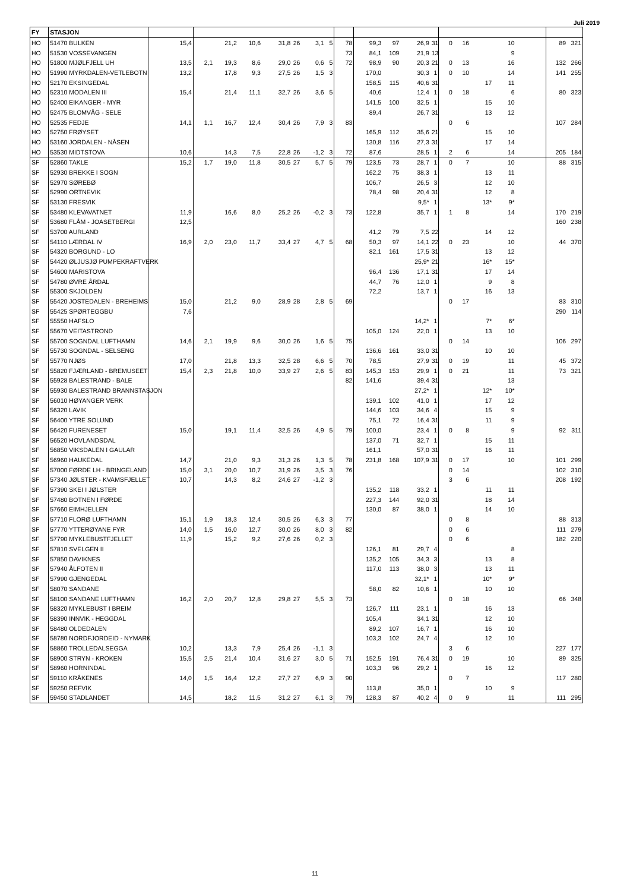Juli 2019
| FY | STASJON | | | | | | | | | | | | | | | | | | | | |
| HO | 51470 BULKEN | 15,4 | | 21,2 | 10,6 | 31,8 | 26 | 3,1 | 5 | 78 | 99,3 | 97 | 26,9 | 31 | 0 | 16 | | 10 | | 89 | 321 |
| HO | 51530 VOSSEVANGEN | | | | | | | | | 73 | 84,1 | 109 | 21,9 | 13 | | | | 9 | | | |
| HO | 51800 MJØLFJELL UH | 13,5 | 2,1 | 19,3 | 8,6 | 29,0 | 26 | 0,6 | 5 | 72 | 98,9 | 90 | 20,3 | 21 | 0 | 13 | | 16 | | 132 | 266 |
| HO | 51990 MYRKDALEN-VETLEBOTN | 13,2 | | 17,8 | 9,3 | 27,5 | 26 | 1,5 | 3 | | 170,0 | | 30,3 | 1 | 0 | 10 | | 14 | | 141 | 255 |
| HO | 52170 EKSINGEDAL | | | | | | | | | | 158,5 | 115 | 40,6 | 31 | | | 17 | 11 | | | |
| HO | 52310 MODALEN III | 15,4 | | 21,4 | 11,1 | 32,7 | 26 | 3,6 | 5 | | 40,6 | | 12,4 | 1 | 0 | 18 | | 6 | | 80 | 323 |
| HO | 52400 EIKANGER - MYR | | | | | | | | | | 141,5 | 100 | 32,5 | 1 | | | 15 | 10 | | | |
| HO | 52475 BLOMVÅG - SELE | | | | | | | | | | 89,4 | | 26,7 | 31 | | | 13 | 12 | | | |
| HO | 52535 FEDJE | 14,1 | 1,1 | 16,7 | 12,4 | 30,4 | 26 | 7,9 | 3 | 83 | | | | | 0 | 6 | | | | 107 | 284 |
| HO | 52750 FRØYSET | | | | | | | | | | 165,9 | 112 | 35,6 | 21 | | | 15 | 10 | | | |
| HO | 53160 JORDALEN - NÅSEN | | | | | | | | | | 130,8 | 116 | 27,3 | 31 | | | 17 | 14 | | | |
| HO | 53530 MIDTSTOVA | 10,6 | | 14,3 | 7,5 | 22,8 | 26 | -1,2 | 3 | 72 | 87,6 | | 28,5 | 1 | 2 | 6 | | 14 | | 205 | 184 |
| SF | 52860 TAKLE | 15,2 | 1,7 | 19,0 | 11,8 | 30,5 | 27 | 5,7 | 5 | 79 | 123,5 | 73 | 28,7 | 1 | 0 | 7 | | 10 | | 88 | 315 |
| SF | 52930 BREKKE I SOGN | | | | | | | | | | 162,2 | 75 | 38,3 | 1 | | | 13 | 11 | | | |
| SF | 52970 SØREBØ | | | | | | | | | | 106,7 | | 26,5 | 3 | | | 12 | 10 | | | |
| SF | 52990 ORTNEVIK | | | | | | | | | | 78,4 | 98 | 20,4 | 31 | | | 12 | 8 | | | |
| SF | 53130 FRESVIK | | | | | | | | | | | | 9,5* | 1 | | | 13* | 9* | | | |
| SF | 53480 KLEVAVATNET | 11,9 | | 16,6 | 8,0 | 25,2 | 26 | -0,2 | 3 | 73 | 122,8 | | 35,7 | 1 | 1 | 8 | | 14 | | 170 | 219 |
| SF | 53680 FLÅM - JOASETBERGI | 12,5 | | | | | | | | | | | | | | | | | | 160 | 238 |
| SF | 53700 AURLAND | | | | | | | | | | 41,2 | 79 | 7,5 | 22 | | | 14 | 12 | | | |
| SF | 54110 LÆRDAL IV | 16,9 | 2,0 | 23,0 | 11,7 | 33,4 | 27 | 4,7 | 5 | 68 | 50,3 | 97 | 14,1 | 22 | 0 | 23 | | 10 | | 44 | 370 |
| SF | 54320 BORGUND - LO | | | | | | | | | | 82,1 | 161 | 17,5 | 31 | | | 13 | 12 | | | |
| SF | 54420 ØLJUSJØ PUMPEKRAFTVERK | | | | | | | | | | | | 25,9* | 21 | | | 16* | 15* | | | |
| SF | 54600 MARISTOVA | | | | | | | | | | 96,4 | 136 | 17,1 | 31 | | | 17 | 14 | | | |
| SF | 54780 ØVRE ÅRDAL | | | | | | | | | | 44,7 | 76 | 12,0 | 1 | | | 9 | 8 | | | |
| SF | 55300 SKJOLDEN | | | | | | | | | | 72,2 | | 13,7 | 1 | | | 16 | 13 | | | |
| SF | 55420 JOSTEDALEN - BREHEIMS | 15,0 | | 21,2 | 9,0 | 28,9 | 28 | 2,8 | 5 | 69 | | | | | 0 | 17 | | | | 83 | 310 |
| SF | 55425 SPØRTEGGBU | 7,6 | | | | | | | | | | | | | | | | | | 290 | 114 |
| SF | 55550 HAFSLO | | | | | | | | | | | | 14,2* | 1 | | | 7* | 6* | | | |
| SF | 55670 VEITASTROND | | | | | | | | | | 105,0 | 124 | 22,0 | 1 | | | 13 | 10 | | | |
| SF | 55700 SOGNDAL LUFTHAMN | 14,6 | 2,1 | 19,9 | 9,6 | 30,0 | 26 | 1,6 | 5 | 75 | | | | | 0 | 14 | | | | 106 | 297 |
| SF | 55730 SOGNDAL - SELSENG | | | | | | | | | | 136,6 | 161 | 33,0 | 31 | | | 10 | 10 | | | |
| SF | 55770 NJØS | 17,0 | | 21,8 | 13,3 | 32,5 | 28 | 6,6 | 5 | 70 | 78,5 | | 27,9 | 31 | 0 | 19 | | 11 | | 45 | 372 |
| SF | 55820 FJÆRLAND - BREMUSEET | 15,4 | 2,3 | 21,8 | 10,0 | 33,9 | 27 | 2,6 | 5 | 83 | 145,3 | 153 | 29,9 | 1 | 0 | 21 | | 11 | | 73 | 321 |
| SF | 55928 BALESTRAND - BALE | | | | | | | | | 82 | 141,6 | | 39,4 | 31 | | | | 13 | | | |
| SF | 55930 BALESTRAND BRANNSTASJON | | | | | | | | | | | | 27,2* | 1 | | | 12* | 10* | | | |
| SF | 56010 HØYANGER VERK | | | | | | | | | | 139,1 | 102 | 41,0 | 1 | | | 17 | 12 | | | |
| SF | 56320 LAVIK | | | | | | | | | | 144,6 | 103 | 34,6 | 4 | | | 15 | 9 | | | |
| SF | 56400 YTRE SOLUND | | | | | | | | | | 75,1 | 72 | 16,4 | 31 | | | 11 | 9 | | | |
| SF | 56420 FURENESET | 15,0 | | 19,1 | 11,4 | 32,5 | 26 | 4,9 | 5 | 79 | 100,0 | | 23,4 | 1 | 0 | 8 | | 9 | | 92 | 311 |
| SF | 56520 HOVLANDSDAL | | | | | | | | | | 137,0 | 71 | 32,7 | 1 | | | 15 | 11 | | | |
| SF | 56850 VIKSDALEN I GAULAR | | | | | | | | | | 161,1 | | 57,0 | 31 | | | 16 | 11 | | | |
| SF | 56960 HAUKEDAL | 14,7 | | 21,0 | 9,3 | 31,3 | 26 | 1,3 | 5 | 78 | 231,8 | 168 | 107,9 | 31 | 0 | 17 | | 10 | | 101 | 299 |
| SF | 57000 FØRDE LH - BRINGELAND | 15,0 | 3,1 | 20,0 | 10,7 | 31,9 | 26 | 3,5 | 3 | 76 | | | | | 0 | 14 | | | | 102 | 310 |
| SF | 57340 JØLSTER - KVAMSFJELLET | 10,7 | | 14,3 | 8,2 | 24,6 | 27 | -1,2 | 3 | | | | | | 3 | 6 | | | | 208 | 192 |
| SF | 57390 SKEI I JØLSTER | | | | | | | | | | 135,2 | 118 | 33,2 | 1 | | | 11 | 11 | | | |
| SF | 57480 BOTNEN I FØRDE | | | | | | | | | | 227,3 | 144 | 92,0 | 31 | | | 18 | 14 | | | |
| SF | 57660 EIMHJELLEN | | | | | | | | | | 130,0 | 87 | 38,0 | 1 | | | 14 | 10 | | | |
| SF | 57710 FLORØ LUFTHAMN | 15,1 | 1,9 | 18,3 | 12,4 | 30,5 | 26 | 6,3 | 3 | 77 | | | | | 0 | 8 | | | | 88 | 313 |
| SF | 57770 YTTERØYANE FYR | 14,0 | 1,5 | 16,0 | 12,7 | 30,0 | 26 | 8,0 | 3 | 82 | | | | | 0 | 6 | | | | 111 | 279 |
| SF | 57790 MYKLEBUSTFJELLET | 11,9 | | 15,2 | 9,2 | 27,6 | 26 | 0,2 | 3 | | | | | | 0 | 6 | | | | 182 | 220 |
| SF | 57810 SVELGEN II | | | | | | | | | | 126,1 | 81 | 29,7 | 4 | | | | 8 | | | |
| SF | 57850 DAVIKNES | | | | | | | | | | 135,2 | 105 | 34,3 | 3 | | | 13 | 8 | | | |
| SF | 57940 ÅLFOTEN II | | | | | | | | | | 117,0 | 113 | 38,0 | 3 | | | 13 | 11 | | | |
| SF | 57990 GJENGEDAL | | | | | | | | | | | | 32,1* | 1 | | | 10* | 9* | | | |
| SF | 58070 SANDANE | | | | | | | | | | 58,0 | 82 | 10,6 | 1 | | | 10 | 10 | | | |
| SF | 58100 SANDANE LUFTHAMN | 16,2 | 2,0 | 20,7 | 12,8 | 29,8 | 27 | 5,5 | 3 | 73 | | | | | 0 | 18 | | | | 66 | 348 |
| SF | 58320 MYKLEBUST I BREIM | | | | | | | | | | 126,7 | 111 | 23,1 | 1 | | | 16 | 13 | | | |
| SF | 58390 INNVIK - HEGGDAL | | | | | | | | | | 105,4 | | 34,1 | 31 | | | 12 | 10 | | | |
| SF | 58480 OLDEDALEN | | | | | | | | | | 89,2 | 107 | 16,7 | 1 | | | 16 | 10 | | | |
| SF | 58780 NORDFJORDEID - NYMARK | | | | | | | | | | 103,3 | 102 | 24,7 | 4 | | | 12 | 10 | | | |
| SF | 58860 TROLLEDALSEGGA | 10,2 | | 13,3 | 7,9 | 25,4 | 26 | -1,1 | 3 | | | | | | 3 | 6 | | | | 227 | 177 |
| SF | 58900 STRYN - KROKEN | 15,5 | 2,5 | 21,4 | 10,4 | 31,6 | 27 | 3,0 | 5 | 71 | 152,5 | 191 | 76,4 | 31 | 0 | 19 | | 10 | | 89 | 325 |
| SF | 58960 HORNINDAL | | | | | | | | | | 103,3 | 96 | 29,2 | 1 | | | 16 | 12 | | | |
| SF | 59110 KRÅKENES | 14,0 | 1,5 | 16,4 | 12,2 | 27,7 | 27 | 6,9 | 3 | 90 | | | | | 0 | 7 | | | | 117 | 280 |
| SF | 59250 REFVIK | | | | | | | | | | 113,8 | | 35,0 | 1 | | | 10 | 9 | | | |
| SF | 59450 STADLANDET | 14,5 | | 18,2 | 11,5 | 31,2 | 27 | 6,1 | 3 | 79 | 128,3 | 87 | 40,2 | 4 | 0 | 9 | | 11 | | 111 | 295 |
11